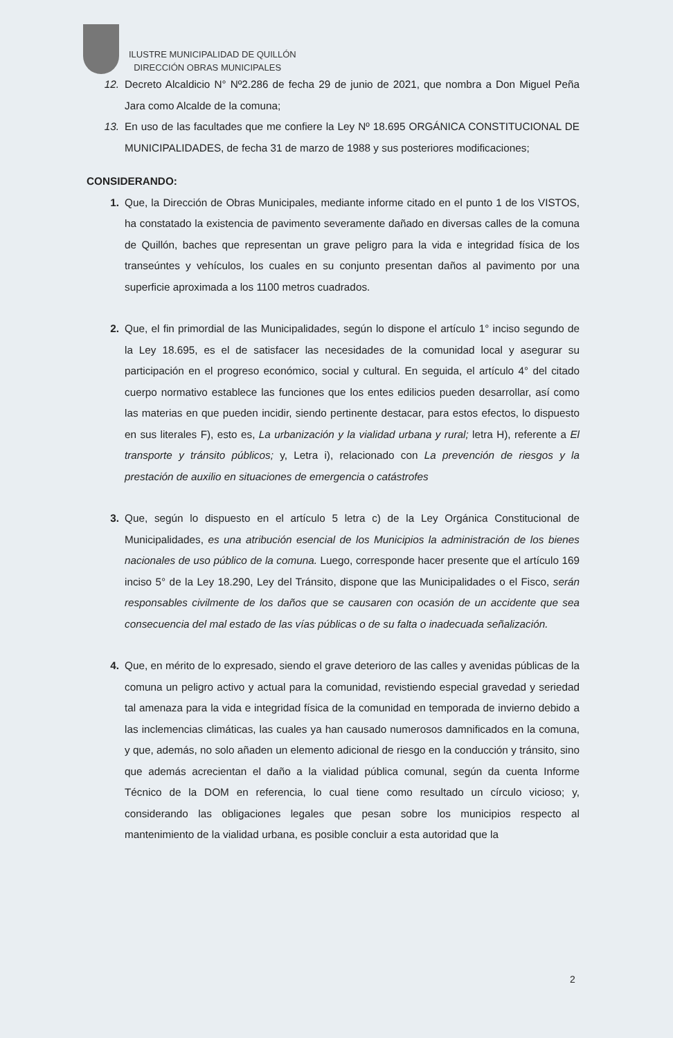ILUSTRE MUNICIPALIDAD DE QUILLÓN
DIRECCIÓN OBRAS MUNICIPALES
12. Decreto Alcaldicio N° Nº2.286 de fecha 29 de junio de 2021, que nombra a Don Miguel Peña Jara como Alcalde de la comuna;
13. En uso de las facultades que me confiere la Ley Nº 18.695 ORGÁNICA CONSTITUCIONAL DE MUNICIPALIDADES, de fecha 31 de marzo de 1988 y sus posteriores modificaciones;
CONSIDERANDO:
1. Que, la Dirección de Obras Municipales, mediante informe citado en el punto 1 de los VISTOS, ha constatado la existencia de pavimento severamente dañado en diversas calles de la comuna de Quillón, baches que representan un grave peligro para la vida e integridad física de los transeúntes y vehículos, los cuales en su conjunto presentan daños al pavimento por una superficie aproximada a los 1100 metros cuadrados.
2. Que, el fin primordial de las Municipalidades, según lo dispone el artículo 1° inciso segundo de la Ley 18.695, es el de satisfacer las necesidades de la comunidad local y asegurar su participación en el progreso económico, social y cultural. En seguida, el artículo 4° del citado cuerpo normativo establece las funciones que los entes edilicios pueden desarrollar, así como las materias en que pueden incidir, siendo pertinente destacar, para estos efectos, lo dispuesto en sus literales F), esto es, La urbanización y la vialidad urbana y rural; letra H), referente a El transporte y tránsito públicos; y, Letra i), relacionado con La prevención de riesgos y la prestación de auxilio en situaciones de emergencia o catástrofes
3. Que, según lo dispuesto en el artículo 5 letra c) de la Ley Orgánica Constitucional de Municipalidades, es una atribución esencial de los Municipios la administración de los bienes nacionales de uso público de la comuna. Luego, corresponde hacer presente que el artículo 169 inciso 5° de la Ley 18.290, Ley del Tránsito, dispone que las Municipalidades o el Fisco, serán responsables civilmente de los daños que se causaren con ocasión de un accidente que sea consecuencia del mal estado de las vías públicas o de su falta o inadecuada señalización.
4. Que, en mérito de lo expresado, siendo el grave deterioro de las calles y avenidas públicas de la comuna un peligro activo y actual para la comunidad, revistiendo especial gravedad y seriedad tal amenaza para la vida e integridad física de la comunidad en temporada de invierno debido a las inclemencias climáticas, las cuales ya han causado numerosos damnificados en la comuna, y que, además, no solo añaden un elemento adicional de riesgo en la conducción y tránsito, sino que además acrecientan el daño a la vialidad pública comunal, según da cuenta Informe Técnico de la DOM en referencia, lo cual tiene como resultado un círculo vicioso; y, considerando las obligaciones legales que pesan sobre los municipios respecto al mantenimiento de la vialidad urbana, es posible concluir a esta autoridad que la
2